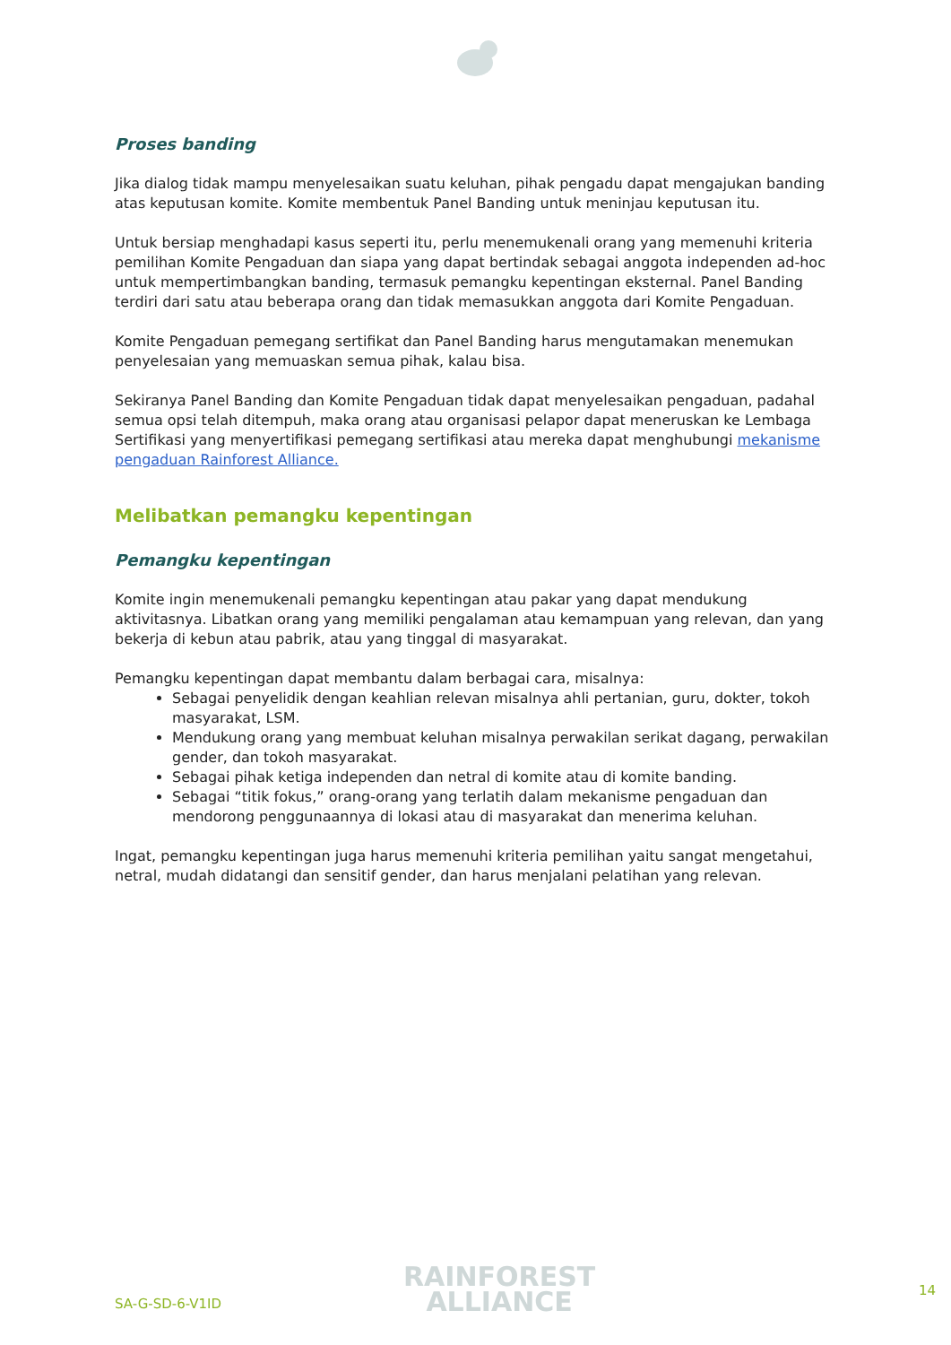Proses banding
Jika dialog tidak mampu menyelesaikan suatu keluhan, pihak pengadu dapat mengajukan banding atas keputusan komite. Komite membentuk Panel Banding untuk meninjau keputusan itu.
Untuk bersiap menghadapi kasus seperti itu, perlu menemukenali orang yang memenuhi kriteria pemilihan Komite Pengaduan dan siapa yang dapat bertindak sebagai anggota independen ad-hoc untuk mempertimbangkan banding, termasuk pemangku kepentingan eksternal. Panel Banding terdiri dari satu atau beberapa orang dan tidak memasukkan anggota dari Komite Pengaduan.
Komite Pengaduan pemegang sertifikat dan Panel Banding harus mengutamakan menemukan penyelesaian yang memuaskan semua pihak, kalau bisa.
Sekiranya Panel Banding dan Komite Pengaduan tidak dapat menyelesaikan pengaduan, padahal semua opsi telah ditempuh, maka orang atau organisasi pelapor dapat meneruskan ke Lembaga Sertifikasi yang menyertifikasi pemegang sertifikasi atau mereka dapat menghubungi mekanisme pengaduan Rainforest Alliance.
Melibatkan pemangku kepentingan
Pemangku kepentingan
Komite ingin menemukenali pemangku kepentingan atau pakar yang dapat mendukung aktivitasnya. Libatkan orang yang memiliki pengalaman atau kemampuan yang relevan, dan yang bekerja di kebun atau pabrik, atau yang tinggal di masyarakat.
Pemangku kepentingan dapat membantu dalam berbagai cara, misalnya:
Sebagai penyelidik dengan keahlian relevan misalnya ahli pertanian, guru, dokter, tokoh masyarakat, LSM.
Mendukung orang yang membuat keluhan misalnya perwakilan serikat dagang, perwakilan gender, dan tokoh masyarakat.
Sebagai pihak ketiga independen dan netral di komite atau di komite banding.
Sebagai “titik fokus,” orang-orang yang terlatih dalam mekanisme pengaduan dan mendorong penggunaannya di lokasi atau di masyarakat dan menerima keluhan.
Ingat, pemangku kepentingan juga harus memenuhi kriteria pemilihan yaitu sangat mengetahui, netral, mudah didatangi dan sensitif gender, dan harus menjalani pelatihan yang relevan.
SA-G-SD-6-V1ID
RAINFOREST
ALLIANCE
14